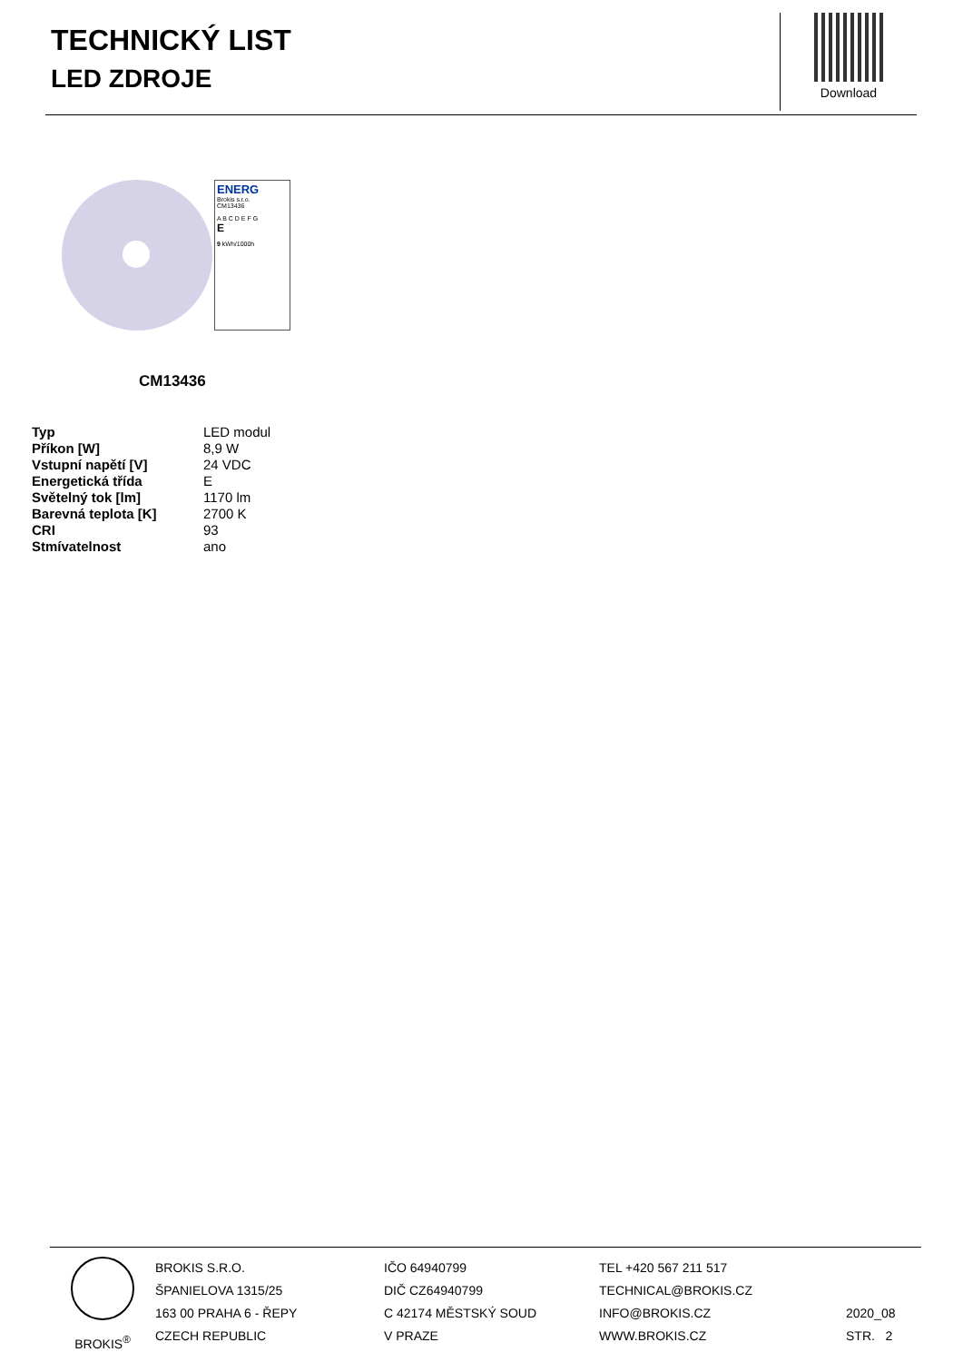TECHNICKÝ LIST
LED ZDROJE
Download
ENERG
Brokis s.r.o.
CM13436
A B C D E F G
E
9 kWh/1000h
CM13436
| Typ | LED modul |
| Příkon [W] | 8,9 W |
| Vstupní napětí [V] | 24 VDC |
| Energetická třída | E |
| Světelný tok [lm] | 1170 lm |
| Barevná teplota [K] | 2700 K |
| CRI | 93 |
| Stmívatelnost | ano |
BROKIS<sup>®</sup> BROKIS S.R.O.
ŠPANIELOVA 1315/25
163 00 PRAHA 6 - ŘEPY
CZECH REPUBLIC
IČO 64940799
DIČ CZ64940799
C 42174 MĚSTSKÝ SOUD
V PRAZE
TEL +420 567 211 517
TECHNICAL@BROKIS.CZ
INFO@BROKIS.CZ
WWW.BROKIS.CZ
2020_08
STR. 2